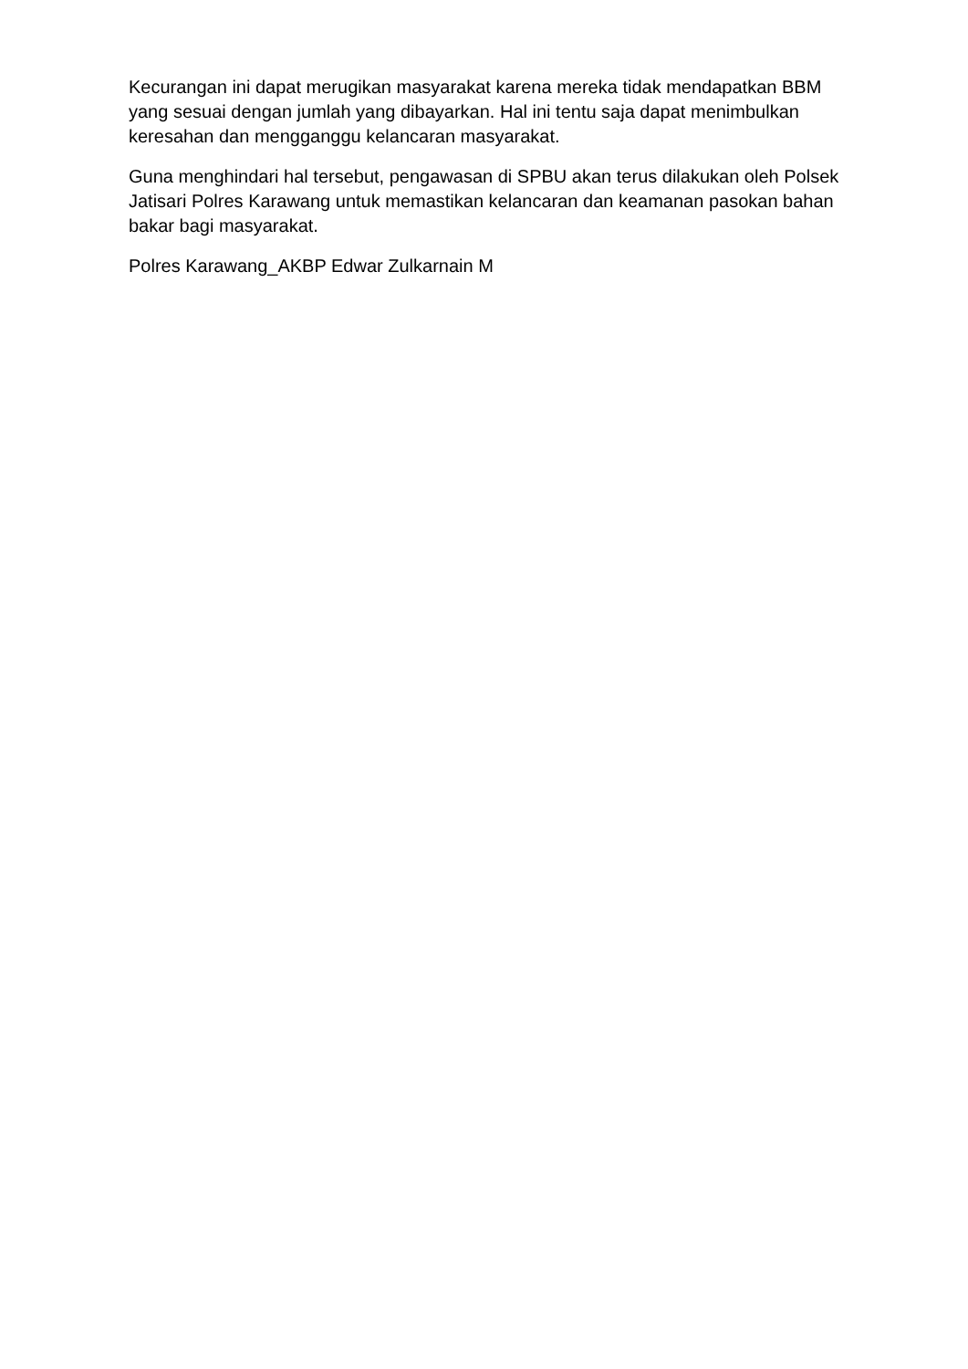Kecurangan ini dapat merugikan masyarakat karena mereka tidak mendapatkan BBM yang sesuai dengan jumlah yang dibayarkan. Hal ini tentu saja dapat menimbulkan keresahan dan mengganggu kelancaran masyarakat.
Guna menghindari hal tersebut, pengawasan di SPBU akan terus dilakukan oleh Polsek Jatisari Polres Karawang untuk memastikan kelancaran dan keamanan pasokan bahan bakar bagi masyarakat.
Polres Karawang_AKBP Edwar Zulkarnain M